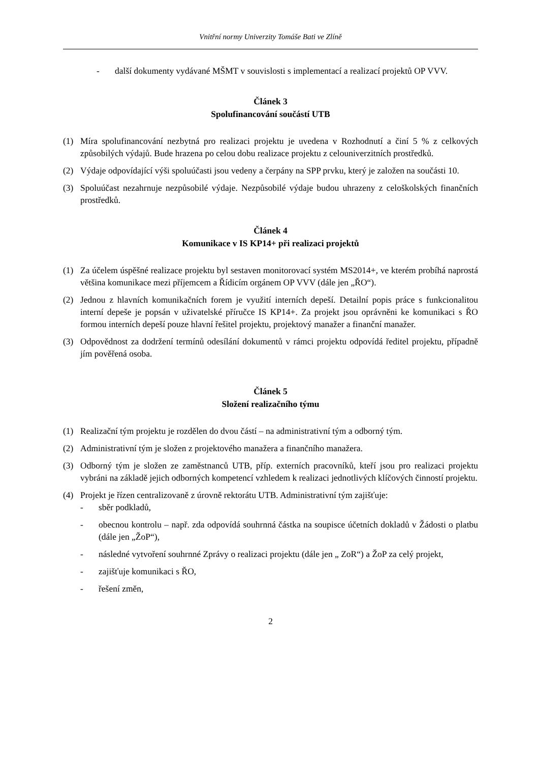Vnitřní normy Univerzity Tomáše Bati ve Zlíně
- další dokumenty vydávané MŠMT v souvislosti s implementací a realizací projektů OP VVV.
Článek 3
Spolufinancování součástí UTB
(1) Míra spolufinancování nezbytná pro realizaci projektu je uvedena v Rozhodnutí a činí 5 % z celkových způsobilých výdajů. Bude hrazena po celou dobu realizace projektu z celouniverzitních prostředků.
(2) Výdaje odpovídající výši spoluúčasti jsou vedeny a čerpány na SPP prvku, který je založen na součásti 10.
(3) Spoluúčast nezahrnuje nezpůsobilé výdaje. Nezpůsobilé výdaje budou uhrazeny z celoškolských finančních prostředků.
Článek 4
Komunikace v IS KP14+ při realizaci projektů
(1) Za účelem úspěšné realizace projektu byl sestaven monitorovací systém MS2014+, ve kterém probíhá naprostá většina komunikace mezi příjemcem a Řídicím orgánem OP VVV (dále jen „ŘO“).
(2) Jednou z hlavních komunikačních forem je využití interních depeší. Detailní popis práce s funkcionalitou interní depeše je popsán v uživatelské příručce IS KP14+. Za projekt jsou oprávněni ke komunikaci s ŘO formou interních depeší pouze hlavní řešitel projektu, projektový manažer a finanční manažer.
(3) Odpovědnost za dodržení termínů odesílání dokumentů v rámci projektu odpovídá ředitel projektu, případně jím pověřená osoba.
Článek 5
Složení realizačního týmu
(1) Realizační tým projektu je rozdělen do dvou částí – na administrativní tým a odborný tým.
(2) Administrativní tým je složen z projektového manažera a finančního manažera.
(3) Odborný tým je složen ze zaměstnanců UTB, příp. externích pracovníků, kteří jsou pro realizaci projektu vybráni na základě jejich odborných kompetencí vzhledem k realizaci jednotlivých klíčových činností projektu.
(4) Projekt je řízen centralizovaně z úrovně rektorátu UTB. Administrativní tým zajišťuje:
- sběr podkladů,
- obecnou kontrolu – např. zda odpovídá souhrnná částka na soupisce účetních dokladů v Žádosti o platbu (dále jen „ŽoP“),
- následné vytvoření souhrnné Zprávy o realizaci projektu (dále jen „ ZoR“) a ŽoP za celý projekt,
- zajišťuje komunikaci s ŘO,
- řešení změn,
2